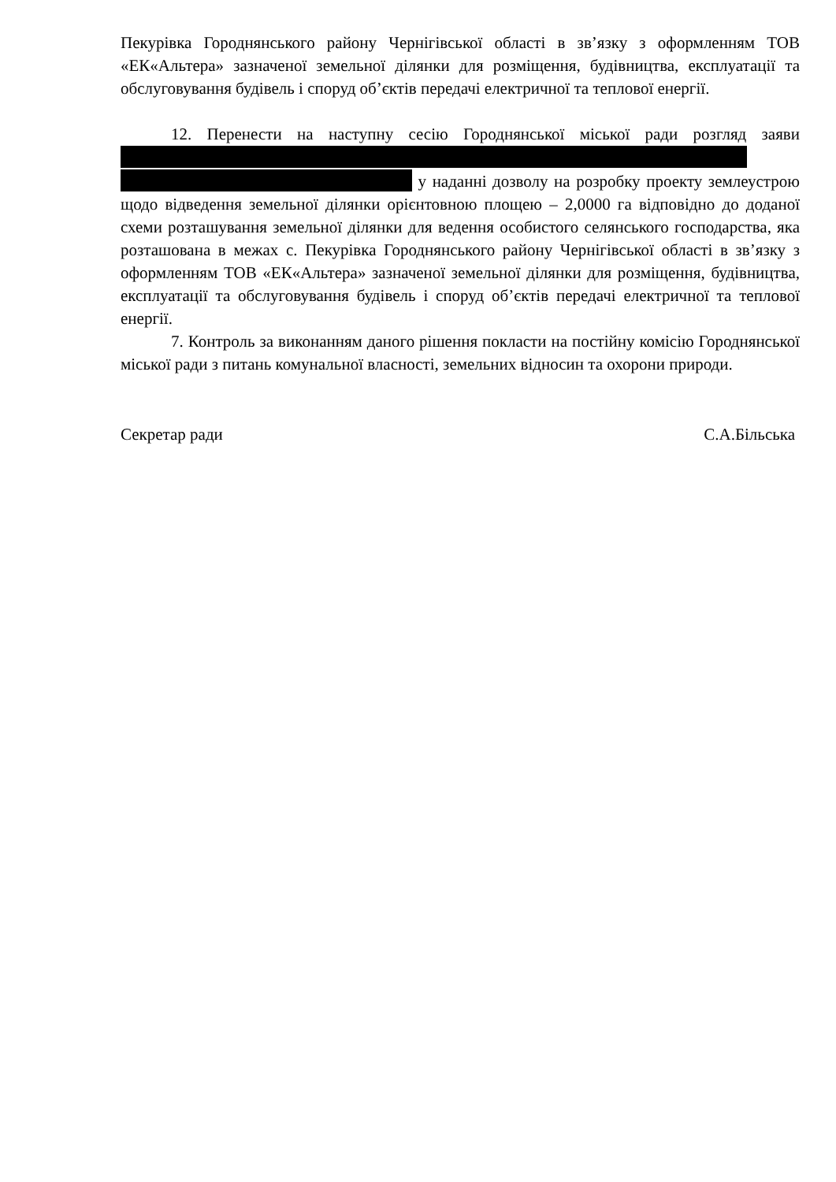Пекурівка Городнянського району Чернігівської області в зв’язку з оформленням ТОВ «ЕК«Альтера» зазначеної земельної ділянки для розміщення, будівництва, експлуатації та обслуговування будівель і споруд об’єктів передачі електричної та теплової енергії.
12. Перенести на наступну сесію Городнянської міської ради розгляд заяви
у наданні дозволу на розробку проекту землеустрою щодо відведення земельної ділянки орієнтовною площею – 2,0000 га відповідно до доданої схеми розташування земельної ділянки для ведення особистого селянського господарства, яка розташована в межах с. Пекурівка Городнянського району Чернігівської області в зв’язку з оформленням ТОВ «ЕК«Альтера» зазначеної земельної ділянки для розміщення, будівництва, експлуатації та обслуговування будівель і споруд об’єктів передачі електричної та теплової енергії.
7. Контроль за виконанням даного рішення покласти на постійну комісію Городнянської міської ради з питань комунальної власності, земельних відносин та охорони природи.
Секретар ради С.А.Більська